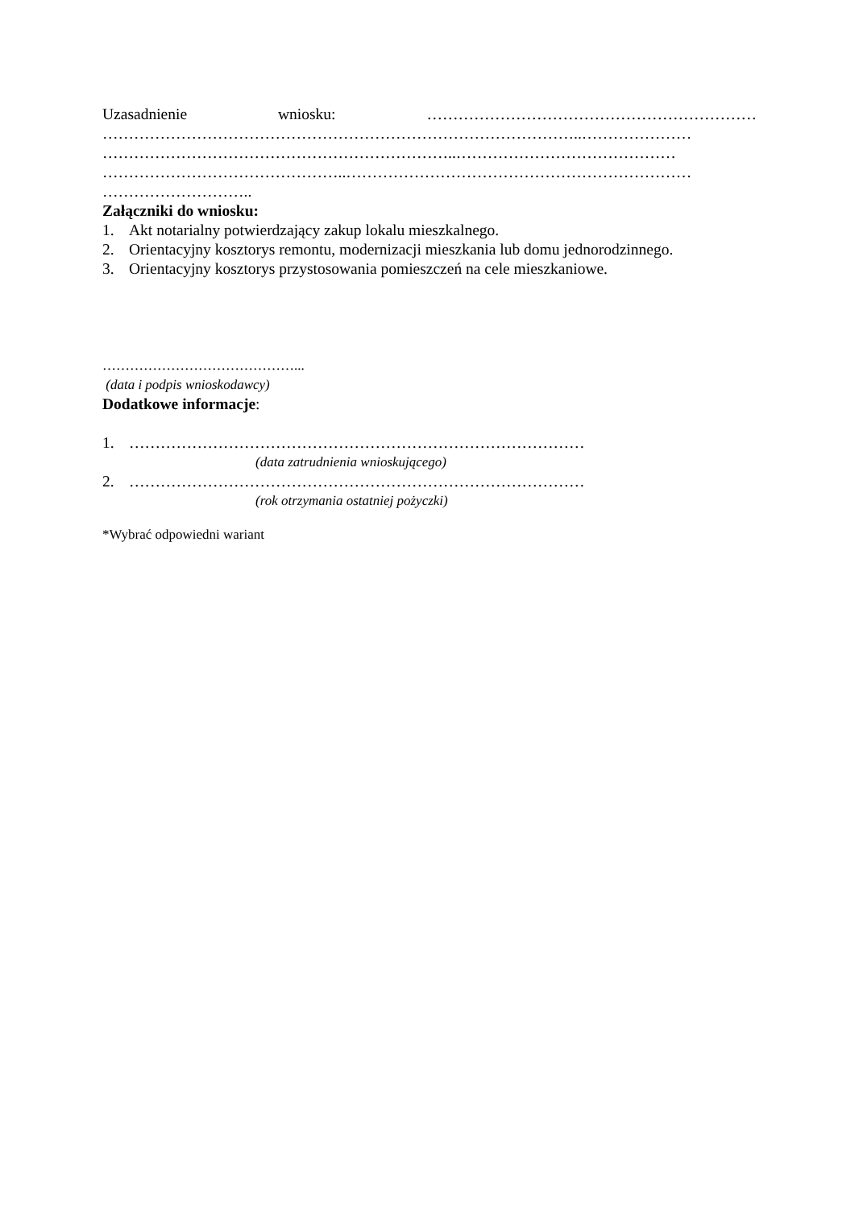Uzasadnienie wniosku: ………………………………………………………
………………………………………………………………………………..…………………
…………………………………………………………..……………………………………
………………………………………..…………………………………………………………
………………………..
Załączniki do wniosku:
1. Akt notarialny potwierdzający zakup lokalu mieszkalnego.
2. Orientacyjny kosztorys remontu, modernizacji mieszkania lub domu jednorodzinnego.
3. Orientacyjny kosztorys przystosowania pomieszczeń na cele mieszkaniowe.
……………………………………...
(data i podpis wnioskodawcy)
Dodatkowe informacje:
1. ……………………………………………………………………………
(data zatrudnienia wnioskującego)
2. ……………………………………………………………………………
(rok otrzymania ostatniej pożyczki)
*Wybrać odpowiedni wariant